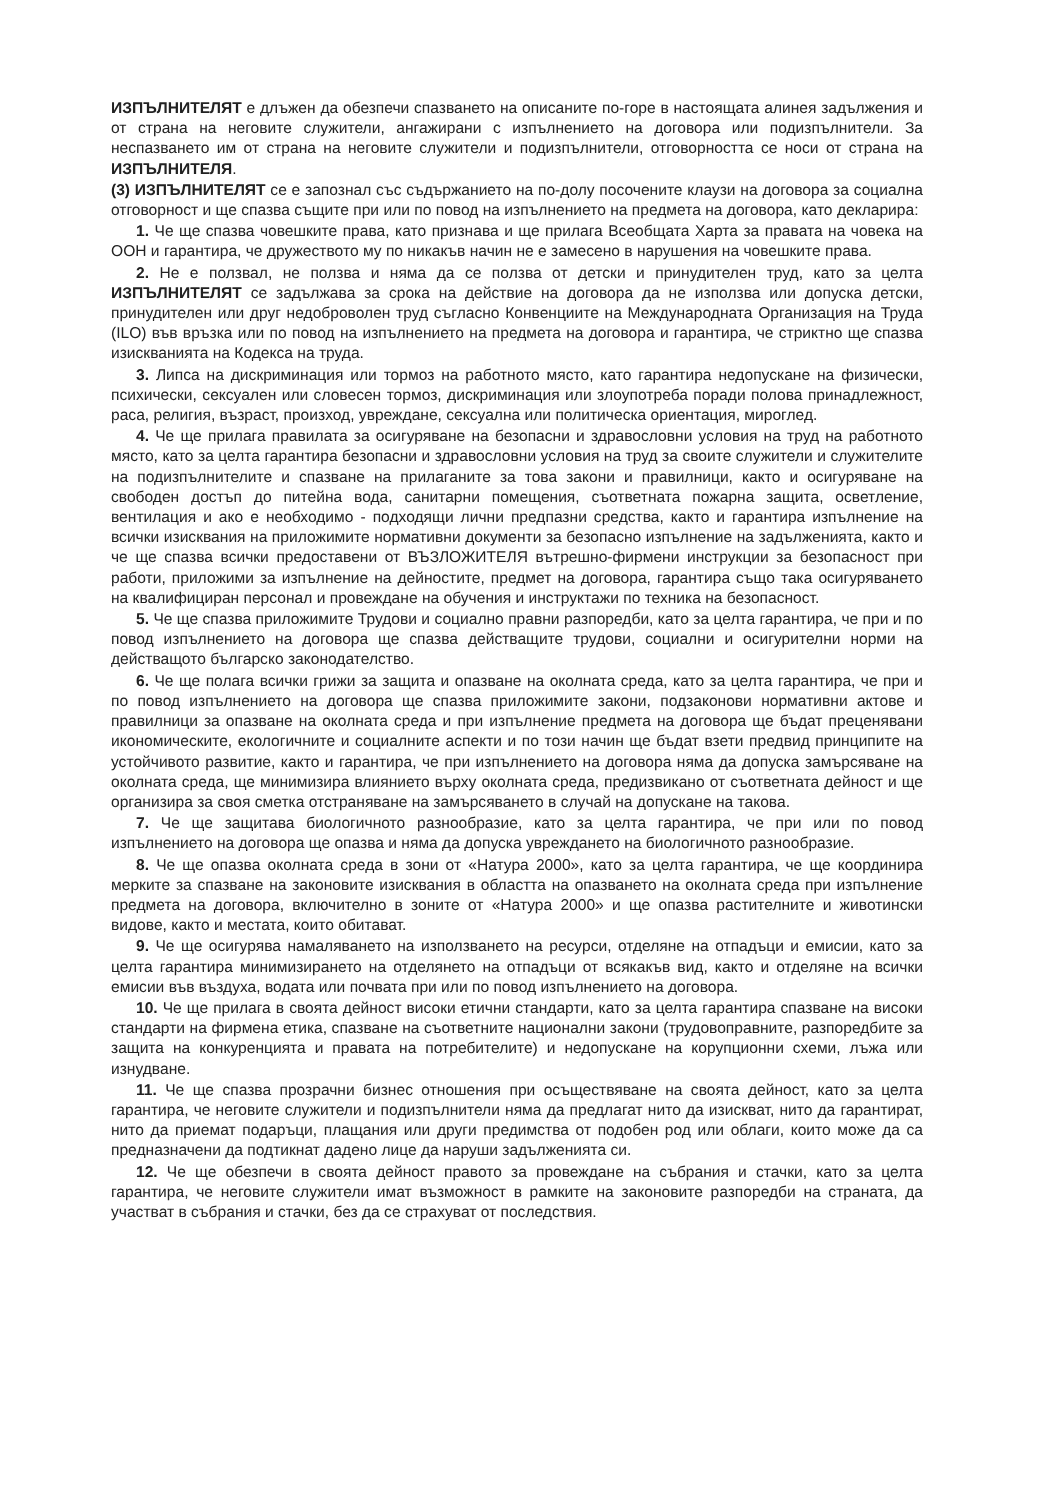ИЗПЪЛНИТЕЛЯТ е длъжен да обезпечи спазването на описаните по-горе в настоящата алинея задължения и от страна на неговите служители, ангажирани с изпълнението на договора или подизпълнители. За неспазването им от страна на неговите служители и подизпълнители, отговорността се носи от страна на ИЗПЪЛНИТЕЛЯ.
(3) ИЗПЪЛНИТЕЛЯТ се е запознал със съдържанието на по-долу посочените клаузи на договора за социална отговорност и ще спазва същите при или по повод на изпълнението на предмета на договора, като декларира:
1. Че ще спазва човешките права, като признава и ще прилага Всеобщата Харта за правата на човека на ООН и гарантира, че дружеството му по никакъв начин не е замесено в нарушения на човешките права.
2. Не е ползвал, не ползва и няма да се ползва от детски и принудителен труд, като за целта ИЗПЪЛНИТЕЛЯТ се задължава за срока на действие на договора да не използва или допуска детски, принудителен или друг недоброволен труд съгласно Конвенциите на Международната Организация на Труда (ILO) във връзка или по повод на изпълнението на предмета на договора и гарантира, че стриктно ще спазва изискванията на Кодекса на труда.
3. Липса на дискриминация или тормоз на работното място, като гарантира недопускане на физически, психически, сексуален или словесен тормоз, дискриминация или злоупотреба поради полова принадлежност, раса, религия, възраст, произход, увреждане, сексуална или политическа ориентация, мироглед.
4. Че ще прилага правилата за осигуряване на безопасни и здравословни условия на труд на работното място, като за целта гарантира безопасни и здравословни условия на труд за своите служители и служителите на подизпълнителите и спазване на прилаганите за това закони и правилници, както и осигуряване на свободен достъп до питейна вода, санитарни помещения, съответната пожарна защита, осветление, вентилация и ако е необходимо - подходящи лични предпазни средства, както и гарантира изпълнение на всички изисквания на приложимите нормативни документи за безопасно изпълнение на задълженията, както и че ще спазва всички предоставени от ВЪЗЛОЖИТЕЛЯ вътрешно-фирмени инструкции за безопасност при работи, приложими за изпълнение на дейностите, предмет на договора, гарантира също така осигуряването на квалифициран персонал и провеждане на обучения и инструктажи по техника на безопасност.
5. Че ще спазва приложимите Трудови и социално правни разпоредби, като за целта гарантира, че при и по повод изпълнението на договора ще спазва действащите трудови, социални и осигурителни норми на действащото българско законодателство.
6. Че ще полага всички грижи за защита и опазване на околната среда, като за целта гарантира, че при и по повод изпълнението на договора ще спазва приложимите закони, подзаконови нормативни актове и правилници за опазване на околната среда и при изпълнение предмета на договора ще бъдат преценявани икономическите, екологичните и социалните аспекти и по този начин ще бъдат взети предвид принципите на устойчивото развитие, както и гарантира, че при изпълнението на договора няма да допуска замърсяване на околната среда, ще минимизира влиянието върху околната среда, предизвикано от съответната дейност и ще организира за своя сметка отстраняване на замърсяването в случай на допускане на такова.
7. Че ще защитава биологичното разнообразие, като за целта гарантира, че при или по повод изпълнението на договора ще опазва и няма да допуска увреждането на биологичното разнообразие.
8. Че ще опазва околната среда в зони от «Натура 2000», като за целта гарантира, че ще координира мерките за спазване на законовите изисквания в областта на опазването на околната среда при изпълнение предмета на договора, включително в зоните от «Натура 2000» и ще опазва растителните и животински видове, както и местата, които обитават.
9. Че ще осигурява намаляването на използването на ресурси, отделяне на отпадъци и емисии, като за целта гарантира минимизирането на отделянето на отпадъци от всякакъв вид, както и отделяне на всички емисии във въздуха, водата или почвата при или по повод изпълнението на договора.
10. Че ще прилага в своята дейност високи етични стандарти, като за целта гарантира спазване на високи стандарти на фирмена етика, спазване на съответните национални закони (трудовоправните, разпоредбите за защита на конкуренцията и правата на потребителите) и недопускане на корупционни схеми, лъжа или изнудване.
11. Че ще спазва прозрачни бизнес отношения при осъществяване на своята дейност, като за целта гарантира, че неговите служители и подизпълнители няма да предлагат нито да изискват, нито да гарантират, нито да приемат подаръци, плащания или други предимства от подобен род или облаги, които може да са предназначени да подтикнат дадено лице да наруши задълженията си.
12. Че ще обезпечи в своята дейност правото за провеждане на събрания и стачки, като за целта гарантира, че неговите служители имат възможност в рамките на законовите разпоредби на страната, да участват в събрания и стачки, без да се страхуват от последствия.